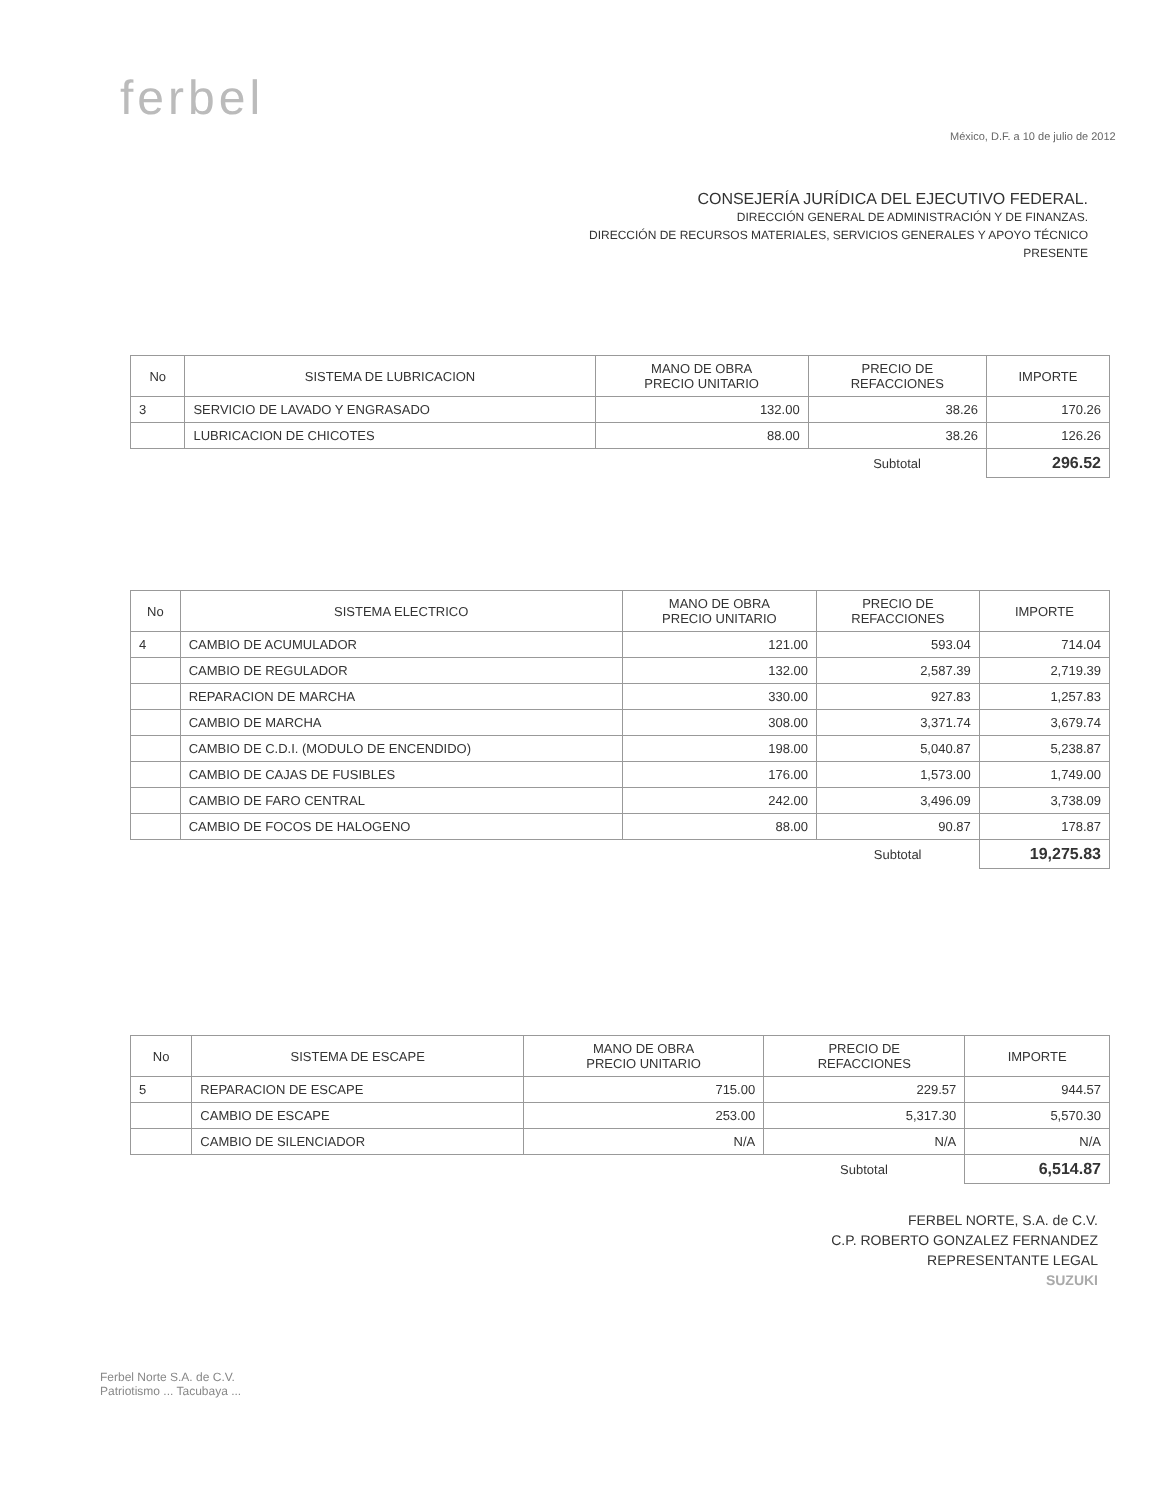ferbel
México, D.F. a 10 de julio de 2012
CONSEJERÍA JURÍDICA DEL EJECUTIVO FEDERAL.
DIRECCIÓN GENERAL DE ADMINISTRACIÓN Y DE FINANZAS.
DIRECCIÓN DE RECURSOS MATERIALES, SERVICIOS GENERALES Y APOYO TÉCNICO
PRESENTE
| No | SISTEMA DE LUBRICACION | MANO DE OBRA PRECIO UNITARIO | PRECIO DE REFACCIONES | IMPORTE |
| --- | --- | --- | --- | --- |
| 3 | SERVICIO DE LAVADO Y ENGRASADO | 132.00 | 38.26 | 170.26 |
| | LUBRICACION DE CHICOTES | 88.00 | 38.26 | 126.26 |
| | | | Subtotal | 296.52 |
| No | SISTEMA ELECTRICO | MANO DE OBRA PRECIO UNITARIO | PRECIO DE REFACCIONES | IMPORTE |
| --- | --- | --- | --- | --- |
| 4 | CAMBIO DE ACUMULADOR | 121.00 | 593.04 | 714.04 |
| | CAMBIO DE REGULADOR | 132.00 | 2,587.39 | 2,719.39 |
| | REPARACION DE MARCHA | 330.00 | 927.83 | 1,257.83 |
| | CAMBIO DE MARCHA | 308.00 | 3,371.74 | 3,679.74 |
| | CAMBIO DE C.D.I. (MODULO DE ENCENDIDO) | 198.00 | 5,040.87 | 5,238.87 |
| | CAMBIO DE CAJAS DE FUSIBLES | 176.00 | 1,573.00 | 1,749.00 |
| | CAMBIO DE FARO CENTRAL | 242.00 | 3,496.09 | 3,738.09 |
| | CAMBIO DE FOCOS DE HALOGENO | 88.00 | 90.87 | 178.87 |
| | | | Subtotal | 19,275.83 |
| No | SISTEMA DE ESCAPE | MANO DE OBRA PRECIO UNITARIO | PRECIO DE REFACCIONES | IMPORTE |
| --- | --- | --- | --- | --- |
| 5 | REPARACION DE ESCAPE | 715.00 | 229.57 | 944.57 |
| | CAMBIO DE ESCAPE | 253.00 | 5,317.30 | 5,570.30 |
| | CAMBIO DE SILENCIADOR | N/A | N/A | N/A |
| | | | Subtotal | 6,514.87 |
FERBEL NORTE, S.A. de C.V.
C.P. ROBERTO GONZALEZ FERNANDEZ
REPRESENTANTE LEGAL
SUZUKI
Ferbel Norte S.A. de C.V.
Patriotismo ... Tacubaya ...